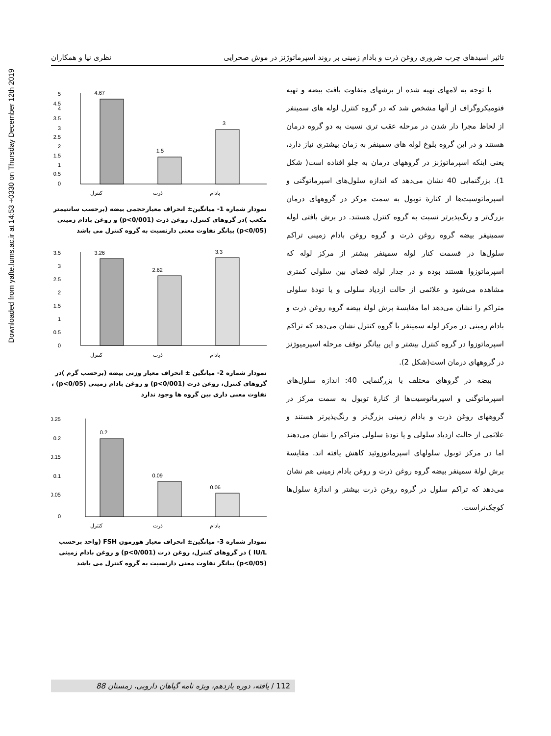Downloaded from yafte.lums.ac.ir at 14:53 +0330 on Thursday December 12th 2019
تاثیر اسیدهای چرب ضروری روغن ذرت و بادام زمینی بر روند اسپرماتوژنز در موش صحرایی نظری نیا و همکاران
با توجه به لامهای تهیه شده از برشهای متفاوت بافت بیضه و تهیه فتومیکروگراف از آنها مشخص شد که در گروه کنترل لوله های سمینفر از لحاظ مجرا دار شدن در مرحله عقب تری نسبت به دو گروه درمان هستند و در این گروه بلوغ لوله های سمینفر به زمان بیشتری نیاز دارد، یعنی اینکه اسپرماتوژنز در گروههای درمان به جلو افتاده است( شکل 1). بزرگنمایی 40 نشان می‌دهد که اندازه سلول‌های اسپرماتوگنی و اسپرماتوسیت‌ها از کنارهٔ توبول به سمت مرکز در گروههای درمان بزرگ‌تر و رنگ‌پذیرتر نسبت به گروه کنترل هستند. در برش بافتی لوله سمینیفر بیضه گروه روغن ذرت و گروه روغن بادام زمینی تراکم سلول‌ها در قسمت کنار لوله سمینفر بیشتر از مرکز لوله که اسپرماتوزوا هستند بوده و در جدار لوله فضای بین سلولی کمتری مشاهده می‌شود و علائمی از حالت ازدیاد سلولی و یا تودهٔ سلولی متراکم را نشان می‌دهد اما مقایسهٔ برش لولهٔ بیضه گروه روغن ذرت و بادام زمینی در مرکز لوله سمینفر با گروه کنترل نشان می‌دهد که تراکم اسپرماتوزوا در گروه کنترل بیشتر و این بیانگر توقف مرحله اسپرمیوژنز در گروههای درمان است(شکل 2).
بیضه در گروهای مختلف با بزرگنمایی 40: اندازه سلول‌های اسپرماتوگنی و اسپرماتوسیت‌ها از کنارهٔ توبول به سمت مرکز در گروههای روغن ذرت و بادام زمینی بزرگ‌تر و رنگ‌پذیرتر هستند و علائمی از حالت ازدیاد سلولی و یا تودهٔ سلولی متراکم را نشان می‌دهند اما در مرکز توبول سلولهای اسپرماتوزوئید کاهش یافته اند. مقایسهٔ برش لولهٔ سمینفر بیضه گروه روغن ذرت و روغن بادام زمینی هم نشان می‌دهد که تراکم سلول در گروه روغن ذرت بیشتر و اندازهٔ سلول‌ها کوچک‌تراست.
5
4.5
4
3.5
3
2.5
2
1.5
1
0.5
0
4.67
1.5
3
کنترل
ذرت
بادام
نمودار شماره 1- میانگین± انحراف معیارحجمی بیضه (برحسب سانتیمتر مکعب )در گروهای کنترل، روغن ذرت (p<0/001) و روغن بادام زمینی (p<0/05) بیانگر تفاوت معنی دارنسبت به گروه کنترل می باشد
3.5
3
2.5
2
1.5
1
0.5
0
3.26
2.62
3.3
کنترل
ذرت
بادام
نمودار شماره 2- میانگین ± انحراف معیار وزنی بیضه (برحسب گرم )در گروهای کنترل، روغن ذرت (p<0/001) و روغن بادام زمینی (p<0/05) ، تفاوت معنی داری بین گروه ها وجود ندارد
0.25
0.2
0.15
0.1
0.05
0
0.2
0.09
0.06
کنترل
ذرت
بادام
نمودار شماره 3- میانگین± انحراف معیار هورمون FSH (واحد برحسب IU/L ) در گروهای کنترل، روغن ذرت (p<0/001) و روغن بادام زمینی (p<0/05) بیانگر تفاوت معنی دارنسبت به گروه کنترل می باشد
112 / یافته، دوره یازدهم، ویژه نامه گیاهان دارویی، زمستان 88